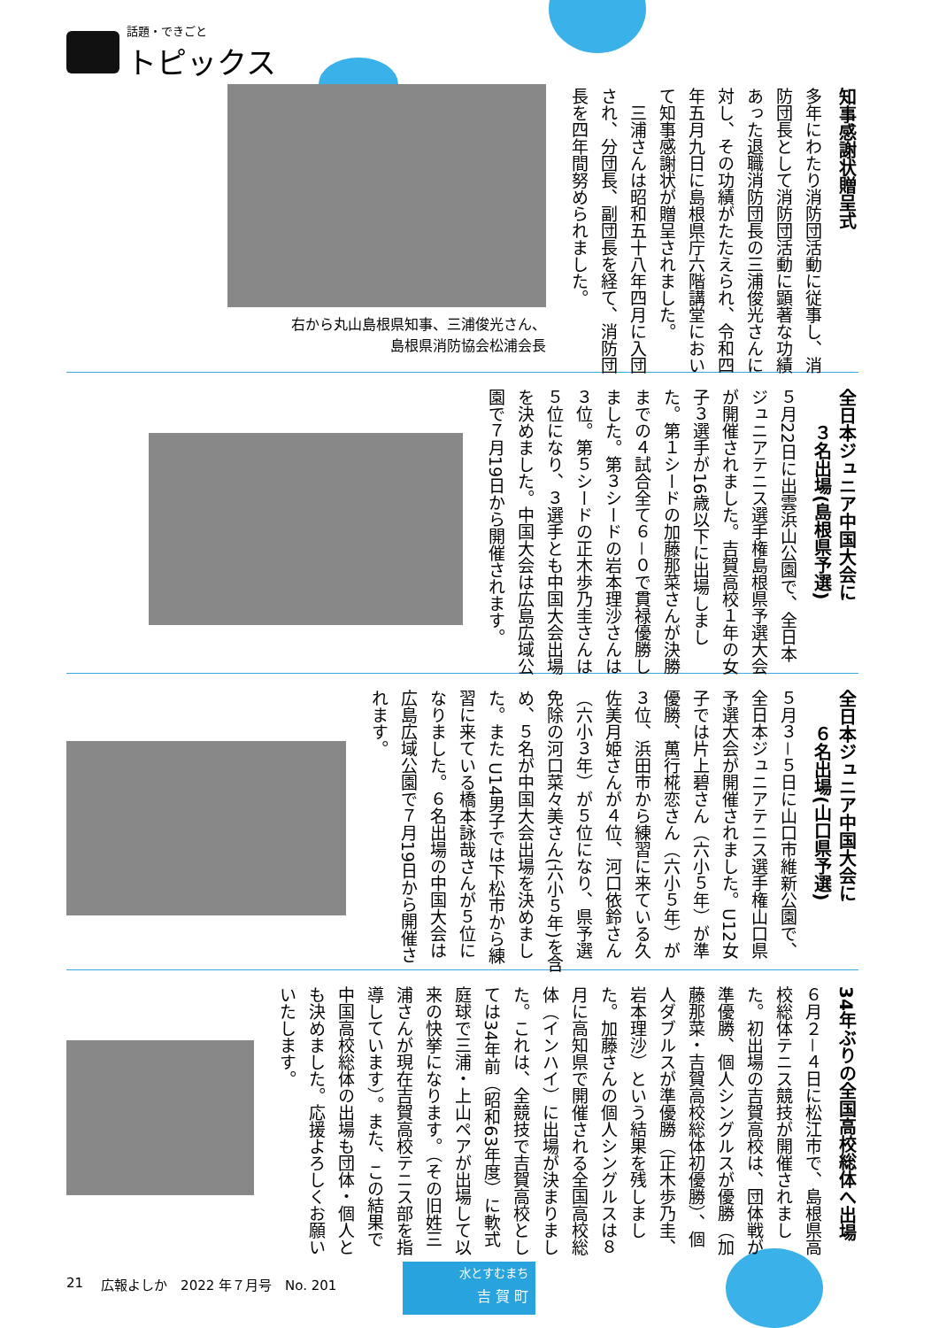話題・できごと
トピックス
知事感謝状贈呈式
多年にわたり消防団活動に従事し、消防団長として消防団活動に顕著な功績あった退職消防団長の三浦俊光さんに対し、その功績がたたえられ、令和四年五月九日に島根県庁六階講堂において知事感謝状が贈呈されました。
　三浦さんは昭和五十八年四月に入団され、分団長、副団長を経て、消防団長を四年間努められました。
右から丸山島根県知事、三浦俊光さん、
島根県消防協会松浦会長
全日本ジュニア中国大会に
　　３名出場(島根県予選)
５月22日に出雲浜山公園で、全日本ジュニアテニス選手権島根県予選大会が開催されました。吉賀高校１年の女子３選手が16歳以下に出場しました。第１シードの加藤那菜さんが決勝までの４試合全て６－０で貫禄優勝しました。第３シードの岩本理沙さんは３位。第５シードの正木歩乃圭さんは５位になり、３選手とも中国大会出場を決めました。中国大会は広島広域公園で７月19日から開催されます。
全日本ジュニア中国大会に
　　６名出場(山口県予選)
５月３－５日に山口市維新公園で、全日本ジュニアテニス選手権山口県予選大会が開催されました。U12女子では片上碧さん（六小５年）が準優勝、萬行椛恋さん（六小５年）が３位、浜田市から練習に来ている久佐美月姫さんが４位、河口依鈴さん（六小３年）が５位になり、県予選免除の河口菜々美さん(六小５年)を含め、５名が中国大会出場を決めました。また U14男子では下松市から練習に来ている橋本詠哉さんが５位になりました。６名出場の中国大会は広島広域公園で７月19日から開催されます。
34年ぶりの全国高校総体へ出場
６月２－４日に松江市で、島根県高校総体テニス競技が開催されました。初出場の吉賀高校は、団体戦が準優勝、個人シングルスが優勝（加藤那菜・吉賀高校総体初優勝）、個人ダブルスが準優勝（正木歩乃圭、岩本理沙）という結果を残しました。加藤さんの個人シングルスは８月に高知県で開催される全国高校総体（インハイ）に出場が決まりました。これは、全競技で吉賀高校としては34年前（昭和63年度）に軟式庭球で三浦・上山ペアが出場して以来の快挙になります。（その旧姓三浦さんが現在吉賀高校テニス部を指導しています）。また、この結果で中国高校総体の出場も団体・個人とも決めました。応援よろしくお願いいたします。
21 広報よしか　2022 年７月号　No. 201
水とすむまち
吉 賀 町